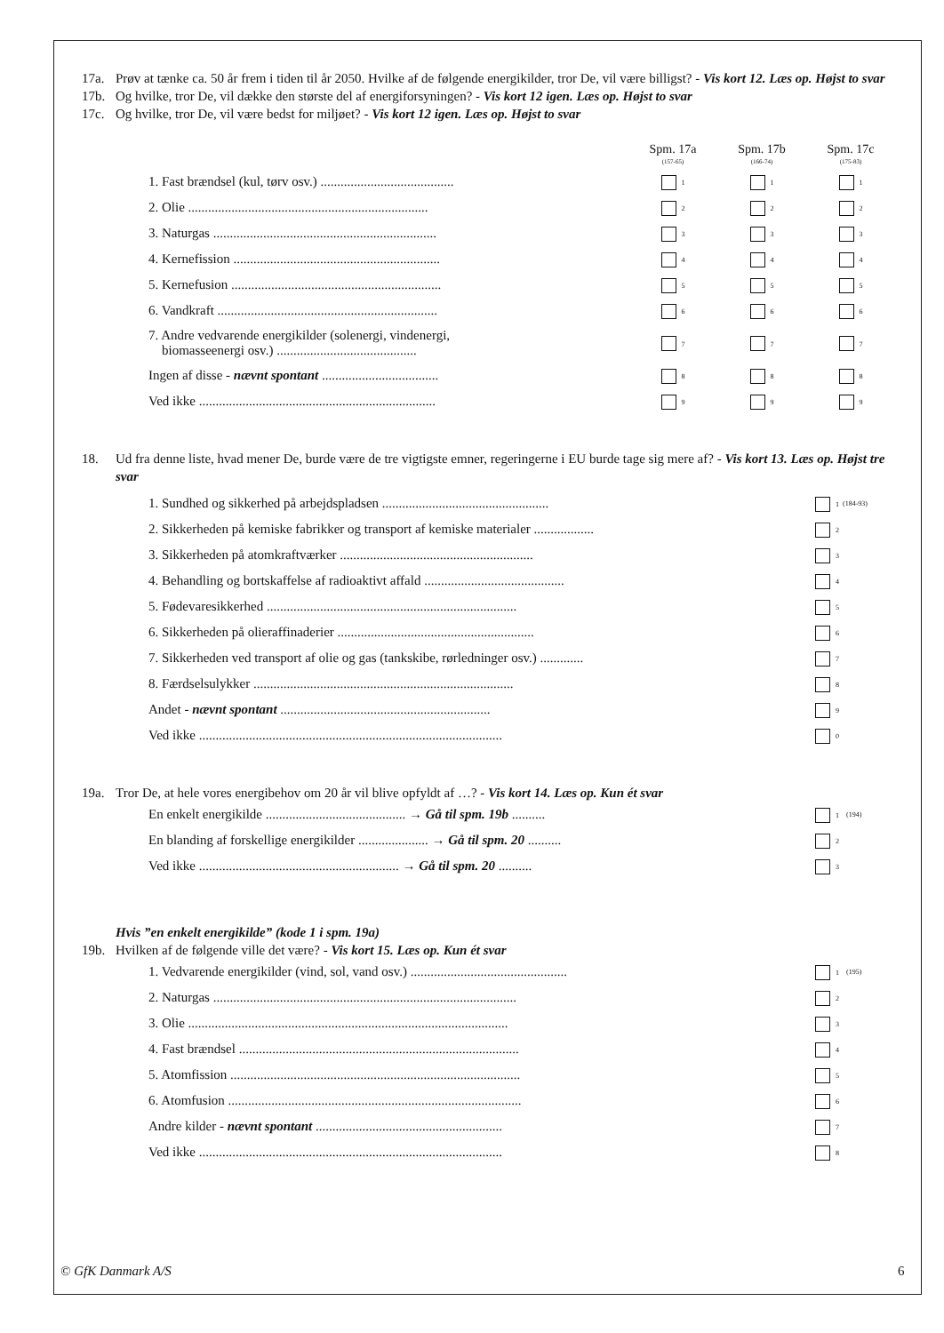17a. Prøv at tænke ca. 50 år frem i tiden til år 2050. Hvilke af de følgende energikilder, tror De, vil være billigst? - Vis kort 12. Læs op. Højst to svar
17b. Og hvilke, tror De, vil dække den største del af energiforsyningen? - Vis kort 12 igen. Læs op. Højst to svar
17c. Og hvilke, tror De, vil være bedst for miljøet? - Vis kort 12 igen. Læs op. Højst to svar
| | Spm. 17a (157-65) | Spm. 17b (166-74) | Spm. 17c (175-83) |
| 1. Fast brændsel (kul, tørv osv.) ........................................ | 1 | 1 | 1 |
| 2. Olie ........................................................................ | 2 | 2 | 2 |
| 3. Naturgas ................................................................... | 3 | 3 | 3 |
| 4. Kernefission .............................................................. | 4 | 4 | 4 |
| 5. Kernefusion ............................................................... | 5 | 5 | 5 |
| 6. Vandkraft .................................................................. | 6 | 6 | 6 |
| 7. Andre vedvarende energikilder (solenergi, vindenergi, biomasseenergi osv.) .......................................... | 7 | 7 | 7 |
| Ingen af disse - nævnt spontant ................................... | 8 | 8 | 8 |
| Ved ikke ....................................................................... | 9 | 9 | 9 |
18. Ud fra denne liste, hvad mener De, burde være de tre vigtigste emner, regeringerne i EU burde tage sig mere af? - Vis kort 13. Læs op. Højst tre svar
| 1. Sundhed og sikkerhed på arbejdspladsen .................................................. | 1 | (184-93) |
| 2. Sikkerheden på kemiske fabrikker og transport af kemiske materialer .................. | 2 | |
| 3. Sikkerheden på atomkraftværker .......................................................... | 3 | |
| 4. Behandling og bortskaffelse af radioaktivt affald .......................................... | 4 | |
| 5. Fødevaresikkerhed ........................................................................... | 5 | |
| 6. Sikkerheden på olieraffinaderier ........................................................... | 6 | |
| 7. Sikkerheden ved transport af olie og gas (tankskibe, rørledninger osv.) ............. | 7 | |
| 8. Færdselsulykker .............................................................................. | 8 | |
| Andet - nævnt spontant ............................................................... | 9 | |
| Ved ikke ........................................................................................... | 0 | |
19a. Tror De, at hele vores energibehov om 20 år vil blive opfyldt af …? - Vis kort 14. Læs op. Kun ét svar
| En enkelt energikilde .......................................... → Gå til spm. 19b .......... | 1 | (194) |
| En blanding af forskellige energikilder ..................... → Gå til spm. 20 .......... | 2 | |
| Ved ikke ............................................................ → Gå til spm. 20 .......... | 3 | |
Hvis ”en enkelt energikilde” (kode 1 i spm. 19a)
19b. Hvilken af de følgende ville det være? - Vis kort 15. Læs op. Kun ét svar
| 1. Vedvarende energikilder (vind, sol, vand osv.) ............................................... | 1 | (195) |
| 2. Naturgas ........................................................................................... | 2 | |
| 3. Olie ................................................................................................ | 3 | |
| 4. Fast brændsel .................................................................................... | 4 | |
| 5. Atomfission ....................................................................................... | 5 | |
| 6. Atomfusion ........................................................................................ | 6 | |
| Andre kilder - nævnt spontant ........................................................ | 7 | |
| Ved ikke ........................................................................................... | 8 | |
© GfK Danmark A/S 6